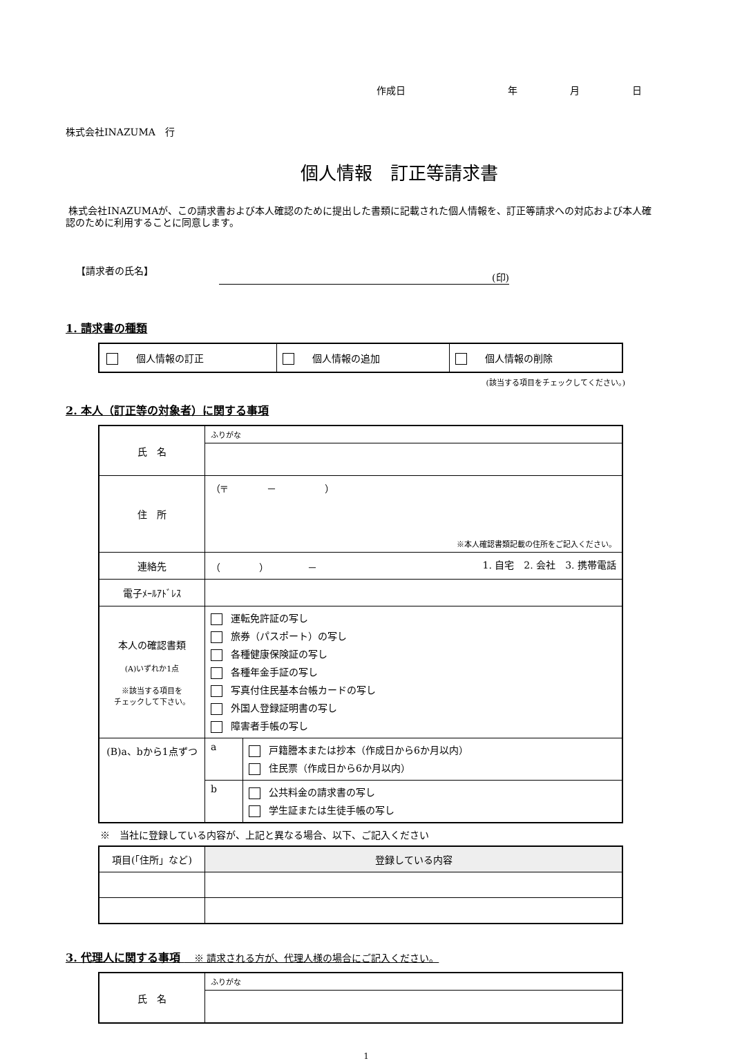作成日 年月日
株式会社INAZUMA　行
個人情報　訂正等請求書
株式会社INAZUMAが、この請求書および本人確認のために提出した書類に記載された個人情報を、訂正等請求への対応および本人確認のために利用することに同意します。
【請求者の氏名】 (印)
1. 請求書の種類
| 個人情報の訂正 | 個人情報の追加 | 個人情報の削除 |
(該当する項目をチェックしてください。)
2. 本人（訂正等の対象者）に関する事項
| 氏 名 | ふりがな | |
| 住 所 | （〒 － ） ※本人確認書類記載の住所をご記入ください。 | |
| 連絡先 | （ ） － 1. 自宅 2. 会社 3. 携帯電話 | |
| 電子ﾒｰﾙｱﾄﾞﾚｽ | | |
| 本人の確認書類 (A)いずれか1点 ※該当する項目を チェックして下さい。 | 運転免許証の写し 旅券（パスポート）の写し 各種健康保険証の写し 各種年金手証の写し 写真付住民基本台帳カードの写し 外国人登録証明書の写し 障害者手帳の写し | |
| (B)a、bから1点ずつ | a | 戸籍謄本または抄本（作成日から6か月以内） 住民票（作成日から6か月以内） |
| | b | 公共料金の請求書の写し 学生証または生徒手帳の写し |
※　当社に登録している内容が、上記と異なる場合、以下、ご記入ください
| 項目(「住所」など) | 登録している内容 |
| --- | --- |
3. 代理人に関する事項 　※ 請求される方が、代理人様の場合にご記入ください。
| 氏 名 | ふりがな |
1